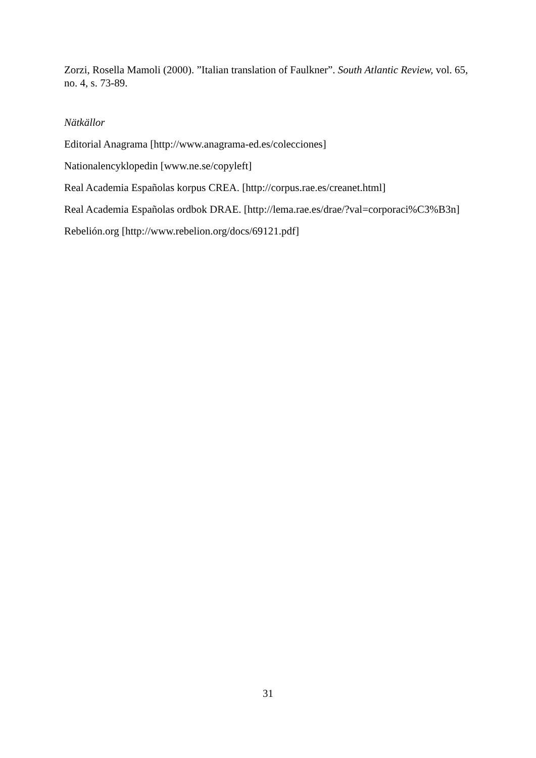Zorzi, Rosella Mamoli (2000). ”Italian translation of Faulkner”. South Atlantic Review, vol. 65, no. 4, s. 73-89.
Nätkällor
Editorial Anagrama [http://www.anagrama-ed.es/colecciones]
Nationalencyklopedin [www.ne.se/copyleft]
Real Academia Españolas korpus CREA. [http://corpus.rae.es/creanet.html]
Real Academia Españolas ordbok DRAE. [http://lema.rae.es/drae/?val=corporaci%C3%B3n]
Rebelión.org [http://www.rebelion.org/docs/69121.pdf]
31